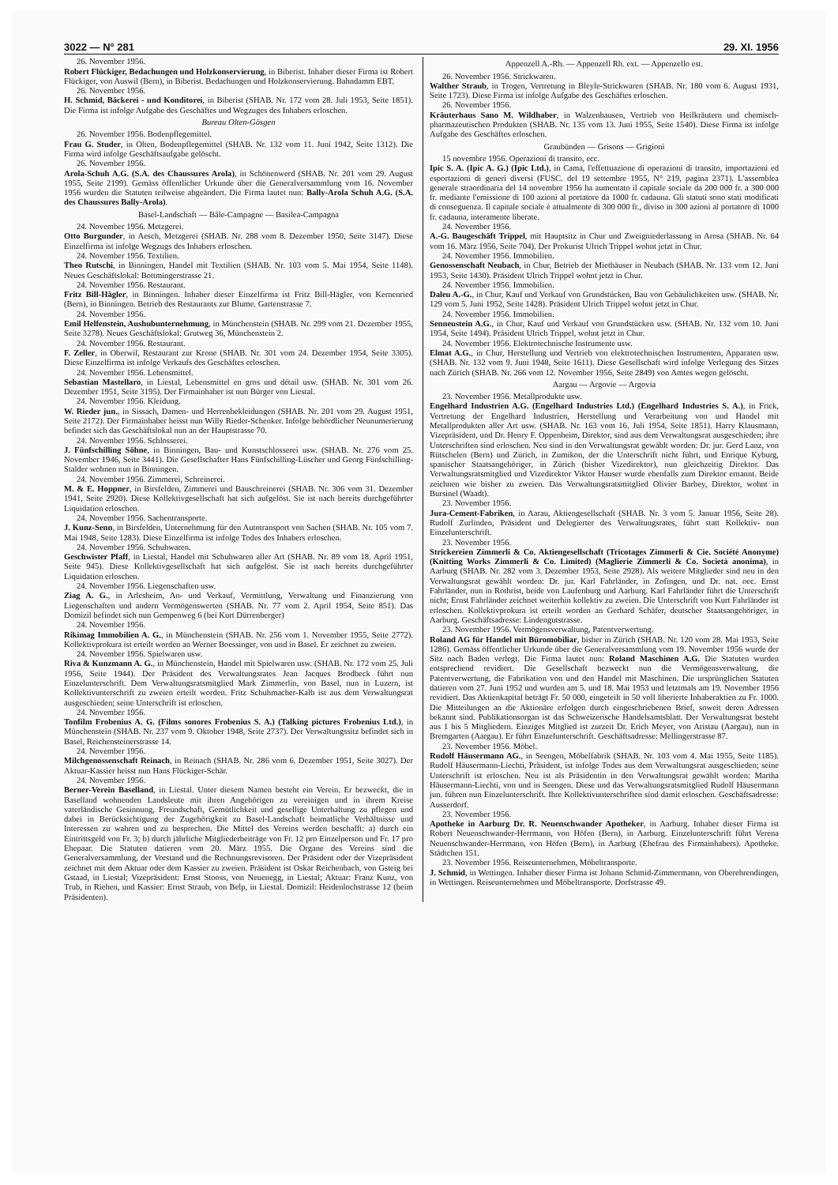3022 — N° 281 29. XI. 1956
26. November 1956.
Robert Flückiger, Bedachungen und Holzkonservierung, in Biberist. Inhaber dieser Firma ist Robert Flückiger, von Auswil (Bern), in Biberist. Bedachungen und Holzkonservierung. Bahndamm EBT.
26. November 1956.
H. Schmid, Bäckerei - und Konditorei, in Biberist (SHAB. Nr. 172 vom 28. Juli 1953, Seite 1851). Die Firma ist infolge Aufgabe des Geschäftes und Wegzuges des Inhabers erloschen.
Bureau Olten-Gösgen
26. November 1956. Bodenpflegemittel.
Frau G. Studer, in Olten, Bodenpflegemittel (SHAB. Nr. 132 vom 11. Juni 1942, Seite 1312). Die Firma wird infolge Geschäftsaufgabe gelöscht.
26. November 1956.
Arola-Schuh A.G. (S.A. des Chaussures Arola), in Schönenwerd (SHAB. Nr. 201 vom 29. August 1955, Seite 2199). Gemäss öffentlicher Urkunde über die Generalversammlung vom 16. November 1956 wurden die Statuten teilweise abgeändert. Die Firma lautet nun: Bally-Arola Schuh A.G. (S.A. des Chaussures Bally-Arola).
Basel-Landschaft — Bâle-Campagne — Basilea-Campagna
24. November 1956. Metzgerei.
Otto Burgunder, in Aesch, Metzgerei (SHAB. Nr. 288 vom 8. Dezember 1950, Seite 3147). Diese Einzelfirma ist infolge Wegzugs des Inhabers erloschen.
24. November 1956. Textilien.
Theo Rutschi, in Binningen, Handel mit Textilien (SHAB. Nr. 103 vom 5. Mai 1954, Seite 1148). Neues Geschäftslokal: Bottmingerstrasse 21.
24. November 1956. Restaurant.
Fritz Bill-Hägler, in Binningen. Inhaber dieser Einzelfirma ist Fritz Bill-Hägler, von Kernenried (Bern), in Binningen. Betrieb des Restaurants zur Blume. Gartenstrasse 7.
24. November 1956.
Emil Helfenstein, Aushubunternehmung, in Münchenstein (SHAB. Nr. 299 vom 21. Dezember 1955, Seite 3278). Neues Geschäftslokal: Grutweg 36, Münchenstein 2.
24. November 1956. Restaurant.
F. Zeller, in Oberwil, Restaurant zur Krone (SHAB. Nr. 301 vom 24. Dezember 1954, Seite 3305). Diese Einzelfirma ist infolge Verkaufs des Geschäftes erloschen.
24. November 1956. Lebensmittel.
Sebastian Mastellaro, in Liestal, Lebensmittel en gros und détail usw. (SHAB. Nr. 301 vom 26. Dezember 1951, Seite 3195). Der Firmainhaber ist nun Bürger von Liestal.
24. November 1956. Kleidung.
W. Rieder jun., in Sissach, Damen- und Herrenbekleidungen (SHAB. Nr. 201 vom 29. August 1951, Seite 2172). Der Firmainhaber heisst nun Willy Rieder-Schenker. Infolge behördlicher Neunumerierung befindet sich das Geschäftslokal nun an der Hauptstrasse 70.
24. November 1956. Schlosserei.
J. Fünfschilling Söhne, in Binningen, Bau- und Kunstschlosserei usw. (SHAB. Nr. 276 vom 25. November 1946, Seite 3441). Die Gesellschafter Hans Fünfschilling-Lüscher und Georg Fünfschilling-Stalder wohnen nun in Binningen.
24. November 1956. Zimmerei, Schreinerei.
M. & E. Hoppner, in Birsfelden, Zimmerei und Bauschreinerei (SHAB. Nr. 306 vom 31. Dezember 1941, Seite 2920). Diese Kollektivgesellschaft hat sich aufgelöst. Sie ist nach bereits durchgeführter Liquidation erloschen.
24. November 1956. Sachentransporte.
J. Kunz-Senn, in Birsfelden, Unternehmung für den Autotransport von Sachen (SHAB. Nr. 105 vom 7. Mai 1948, Seite 1283). Diese Einzelfirma ist infolge Todes des Inhabers erloschen.
24. November 1956. Schuhwaren.
Geschwister Pfaff, in Liestal, Handel mit Schuhwaren aller Art (SHAB. Nr. 89 vom 18. April 1951, Seite 945). Diese Kollektivgesellschaft hat sich aufgelöst. Sie ist nach bereits durchgeführter Liquidation erloschen.
24. November 1956. Liegenschaften usw.
Ziag A. G., in Arlesheim, An- und Verkauf, Vermittlung, Verwaltung und Finanzierung von Liegenschaften und andern Vermögenswerten (SHAB. Nr. 77 vom 2. April 1954, Seite 851). Das Domizil befindet sich nun Gempenweg 6 (bei Kurt Dürrenberger)
24. November 1956.
Rikimag Immobilien A. G., in Münchenstein (SHAB. Nr. 256 vom 1. November 1955, Seite 2772). Kollektivprokura ist erteilt worden an Werner Boessinger, von und in Basel. Er zeichnet zu zweien.
24. November 1956. Spielwaren usw.
Riva & Kunzmann A. G., in Münchenstein, Handel mit Spielwaren usw. (SHAB. Nr. 172 vom 25. Juli 1956, Seite 1944). Der Präsident des Verwaltungsrates Jean Jacques Brodbeck führt nun Einzelunterschrift. Dem Verwaltungsratsmitglied Mark Zimmerlin, von Basel, nun in Luzern, ist Kollektivunterschrift zu zweien erteilt worden. Fritz Schuhmacher-Kalb ist aus dem Verwaltungsrat ausgeschieden; seine Unterschrift ist erloschen.
24. November 1956.
Tonfilm Frobenius A. G. (Films sonores Frobenius S. A.) (Talking pictures Frobenius Ltd.), in Münchenstein (SHAB. Nr. 237 vom 9. Oktober 1948, Seite 2737). Der Verwaltungssitz befindet sich in Basel, Reichensteinerstrasse 14.
24. November 1956.
Milchgenossenschaft Reinach, in Reinach (SHAB. Nr. 286 vom 6. Dezember 1951, Seite 3027). Der Aktuar-Kassier heisst nun Hans Flückiger-Schär.
24. November 1956.
Berner-Verein Baselland, in Liestal. Unter diesem Namen besteht ein Verein. Er bezweckt, die in Baselland wohnenden Landsleute mit ihren Angehörigen zu vereinigen und in ihrem Kreise vaterländische Gesinnung, Freundschaft, Gemütlichkeit und gesellige Unterhaltung zu pflegen und dabei in Berücksichtigung der Zugehörigkeit zu Basel-Landschaft heimatliche Verhältnisse und Interessen zu wahren und zu besprechen. Die Mittel des Vereins werden beschafft: a) durch ein Eintrittsgeld von Fr. 3; b) durch jährliche Mitgliederbeiträge von Fr. 12 pro Einzelperson und Fr. 17 pro Ehepaar. Die Statuten datieren vom 20. März 1955. Die Organe des Vereins sind die Generalversammlung, der Vorstand und die Rechnungsrevisoren. Der Präsident oder der Vizepräsident zeichnet mit dem Aktuar oder dem Kassier zu zweien. Präsident ist Oskar Reichenbach, von Gsteig bei Gstaad, in Liestal; Vizepräsident: Ernst Stooss, von Neuenegg, in Liestal; Aktuar: Franz Kunz, von Trub, in Riehen, und Kassier: Ernst Straub, von Belp, in Liestal. Domizil: Heidenlochstrasse 12 (beim Präsidenten).
Appenzell A.-Rh. — Appenzell Rh. ext. — Appenzello est.
26. November 1956. Strickwaren.
Walther Straub, in Trogen, Vertretung in Bleyle-Strickwaren (SHAB. Nr. 180 vom 6. August 1931, Seite 1723). Diese Firma ist infolge Aufgabe des Geschäftes erloschen.
26. November 1956.
Kräuterhaus Sano M. Wildhaber, in Walzenhausen, Vertrieb von Heilkräutern und chemisch-pharmazeutischen Produkten (SHAB. Nr. 135 vom 13. Juni 1955, Seite 1540). Diese Firma ist infolge Aufgabe des Geschäftes erloschen.
Graubünden — Grisons — Grigioni
15 novembre 1956. Operazioni di transito, ecc.
Ipic S. A. (Ipic A. G.) (Ipic Ltd.), in Cama, l'effettuazione di operazioni di transito, importazioni ed esportazioni di generi diversi (FUSC. del 19 settembre 1955, N° 219, pagina 2371). L'assemblea generale straordinaria del 14 novembre 1956 ha aumentato il capitale sociale da 200 000 fr. a 300 000 fr. mediante l'emissione di 100 azioni al portatore da 1000 fr. cadauna. Gli statuti sono stati modificati di conseguenza. Il capitale sociale è attualmente di 300 000 fr., diviso in 300 azioni al portatore di 1000 fr. cadauna, interamente liberate.
24. November 1956.
A.-G. Baugeschäft Trippel, mit Hauptsitz in Chur und Zweigniederlassung in Arosa (SHAB. Nr. 64 vom 16. März 1956, Seite 704). Der Prokurist Ulrich Trippel wohnt jetzt in Chur.
24. November 1956. Immobilien.
Genossenschaft Neubach, in Chur, Betrieb der Miethäuser in Neubach (SHAB. Nr. 133 vom 12. Juni 1953, Seite 1430). Präsident Ulrich Trippel wohnt jetzt in Chur.
24. November 1956. Immobilien.
Daleu A.-G., in Chur, Kauf und Verkauf von Grundstücken, Bau von Gebäulichkeiten usw. (SHAB. Nr. 129 vom 5. Juni 1952, Seite 1428). Präsident Ulrich Trippel wohnt jetzt in Chur.
24. November 1956. Immobilien.
Senneustein A.G., in Chur, Kauf und Verkauf von Grundstücken usw. (SHAB. Nr. 132 vom 10. Juni 1954, Seite 1494). Präsident Ulrich Trippel, wohnt jetzt in Chur.
24. November 1956. Elektrotechnische Instrumente usw.
Elmat A.G., in Chur, Herstellung und Vertrieb von elektrotechnischen Instrumenten, Apparaten usw. (SHAB. Nr. 132 vom 9. Juni 1948, Seite 1611). Diese Gesellschaft wird infolge Verlegung des Sitzes nach Zürich (SHAB. Nr. 266 vom 12. November 1956, Seite 2849) von Amtes wegen gelöscht.
Aargau — Argovie — Argovia
23. November 1956. Metallprodukte usw.
Engelhard Industrien A.G. (Engelhard Industries Ltd.) (Engelhard Industries S. A.), in Frick, Vertretung der Engelhard Industrien, Herstellung und Verarbeitung von und Handel mit Metallprodukten aller Art usw. (SHAB. Nr. 163 vom 16. Juli 1954, Seite 1851). Harry Klausmann, Vizepräsident, und Dr. Henry F. Oppenheim, Direktor, sind aus dem Verwaltungsrat ausgeschieden; ihre Unterschriften sind erloschen. Neu sind in den Verwaltungsrat gewählt worden: Dr. jur. Gerd Lanz, von Rütschelen (Bern) und Zürich, in Zumikon, der die Unterschrift nicht führt, und Enrique Kyburg, spanischer Staatsangehöriger, in Zürich (bisher Vizedirektor), nun gleichzeitig Direktor. Das Verwaltungsratsmitglied und Vizedirektor Viktor Hauser wurde ebenfalls zum Direktor ernannt. Beide zeichnen wie bisher zu zweien. Das Verwaltungsratsmitglied Olivier Barbey, Direktor, wohnt in Bursinel (Waadt).
23. November 1956.
Jura-Cement-Fabriken, in Aarau, Aktiengesellschaft (SHAB. Nr. 3 vom 5. Januar 1956, Seite 28). Rudolf Zurlinden, Präsident und Delegierter des Verwaltungsrates, führt statt Kollektiv- nun Einzelunterschrift.
23. November 1956.
Strickereien Zimmerli & Co. Aktiengesellschaft (Tricotages Zimmerli & Cie. Société Anonyme) (Knitting Works Zimmerli & Co. Limited) (Maglierie Zimmerli & Co. Società anonima), in Aarburg (SHAB. Nr. 282 vom 3. Dezember 1953, Seite 2928). Als weitere Mitglieder sind neu in den Verwaltungsrat gewählt worden: Dr. jur. Karl Fahrländer, in Zofingen, und Dr. nat. oec. Ernst Fahrländer, nun in Rothrist, beide von Laufenburg und Aarburg. Karl Fahrländer führt die Unterschrift nicht; Ernst Fahrländer zeichnet weiterhin kollektiv zu zweien. Die Unterschrift von Kurt Fahrländer ist erloschen. Kollektivprokura ist erteilt worden an Gerhard Schäfer, deutscher Staatsangehöriger, in Aarburg. Geschäftsadresse: Lindengutstrasse.
23. November 1956. Vermögensverwaltung, Patentverwertung.
Roland AG für Handel mit Büromobiliar, bisher in Zürich (SHAB. Nr. 120 vom 28. Mai 1953, Seite 1286). Gemäss öffentlicher Urkunde über die Generalversammlung vom 19. November 1956 wurde der Sitz nach Baden verlegt. Die Firma lautet nun: Roland Maschinen A.G. Die Statuten wurden entsprechend revidiert. Die Gesellschaft bezweckt nun die Vermögensverwaltung, die Patentverwertung, die Fabrikation von und den Handel mit Maschinen. Die ursprünglichen Statuten datieren vom 27. Juni 1952 und wurden am 5. und 18. Mai 1953 und letztmals am 19. November 1956 revidiert. Das Aktienkapital beträgt Fr. 50 000, eingeteilt in 50 voll liberierte Inhaberaktien zu Fr. 1000. Die Mitteilungen an die Aktionäre erfolgen durch eingeschriebenen Brief, soweit deren Adressen bekannt sind. Publikationsorgan ist das Schweizerische Handelsamtsblatt. Der Verwaltungsrat besteht aus 1 bis 5 Mitgliedern. Einziges Mitglied ist zurzeit Dr. Erich Meyer, von Aristau (Aargau), nun in Bremgarten (Aargau). Er führt Einzelunterschrift. Geschäftsadresse: Mellingerstrasse 87.
23. November 1956. Möbel.
Rudolf Häusermann AG., in Seengen, Möbelfabrik (SHAB. Nr. 103 vom 4. Mai 1955, Seite 1185). Rudolf Häusermann-Liechti, Präsident, ist infolge Todes aus dem Verwaltungsrat ausgeschieden; seine Unterschrift ist erloschen. Neu ist als Präsidentin in den Verwaltungsrat gewählt worden: Martha Häusermann-Liechti, von und in Seengen. Diese und das Verwaltungsratsmitglied Rudolf Häusermann jun. führen nun Einzelunterschrift. Ihre Kollektivunterschriften sind damit erloschen. Geschäftsadresse: Ausserdorf.
23. November 1956.
Apotheke in Aarburg Dr. R. Neuenschwander Apotheker, in Aarburg. Inhaber dieser Firma ist Robert Neuenschwander-Herrmann, von Höfen (Bern), in Aarburg. Einzelunterschrift führt Verena Neuenschwander-Herrmann, von Höfen (Bern), in Aarburg (Ehefrau des Firmainhabers). Apotheke. Städtchen 151.
23. November 1956. Reiseunternehmen, Möbeltransporte.
J. Schmid, in Wettingen. Inhaber dieser Firma ist Johann Schmid-Zimmermann, von Oberehrendingen, in Wettingen. Reiseunternehmen und Möbeltransporte. Dorfstrasse 49.